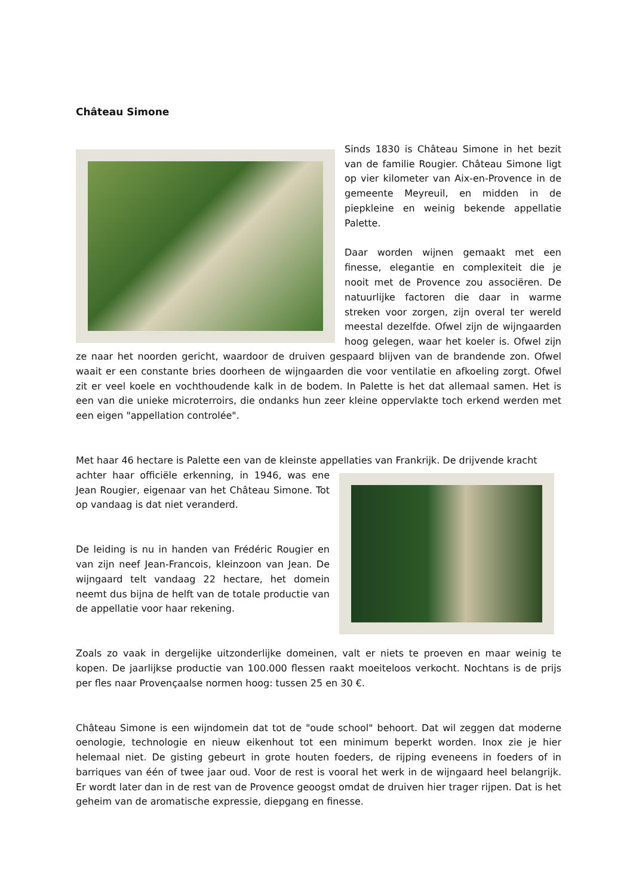Château Simone
Sinds 1830 is Château Simone in het bezit van de familie Rougier. Château Simone ligt op vier kilometer van Aix-en-Provence in de gemeente Meyreuil, en midden in de piepkleine en weinig bekende appellatie Palette.
Daar worden wijnen gemaakt met een finesse, elegantie en complexiteit die je nooit met de Provence zou associëren. De natuurlijke factoren die daar in warme streken voor zorgen, zijn overal ter wereld meestal dezelfde. Ofwel zijn de wijngaarden hoog gelegen, waar het koeler is. Ofwel zijn ze naar het noorden gericht, waardoor de druiven gespaard blijven van de brandende zon. Ofwel waait er een constante bries doorheen de wijngaarden die voor ventilatie en afkoeling zorgt. Ofwel zit er veel koele en vochthoudende kalk in de bodem. In Palette is het dat allemaal samen. Het is een van die unieke microterroirs, die ondanks hun zeer kleine oppervlakte toch erkend werden met een eigen "appellation controlée".
Met haar 46 hectare is Palette een van de kleinste appellaties van Frankrijk. De drijvende kracht
achter haar officiële erkenning, in 1946, was ene Jean Rougier, eigenaar van het Château Simone. Tot op vandaag is dat niet veranderd.
De leiding is nu in handen van Frédéric Rougier en van zijn neef Jean-Francois, kleinzoon van Jean. De wijngaard telt vandaag 22 hectare, het domein neemt dus bijna de helft van de totale productie van de appellatie voor haar rekening.
Zoals zo vaak in dergelijke uitzonderlijke domeinen, valt er niets te proeven en maar weinig te kopen. De jaarlijkse productie van 100.000 flessen raakt moeiteloos verkocht. Nochtans is de prijs per fles naar Provençaalse normen hoog: tussen 25 en 30 €.
Château Simone is een wijndomein dat tot de "oude school" behoort. Dat wil zeggen dat moderne oenologie, technologie en nieuw eikenhout tot een minimum beperkt worden. Inox zie je hier helemaal niet. De gisting gebeurt in grote houten foeders, de rijping eveneens in foeders of in barriques van één of twee jaar oud. Voor de rest is vooral het werk in de wijngaard heel belangrijk. Er wordt later dan in de rest van de Provence geoogst omdat de druiven hier trager rijpen. Dat is het geheim van de aromatische expressie, diepgang en finesse.